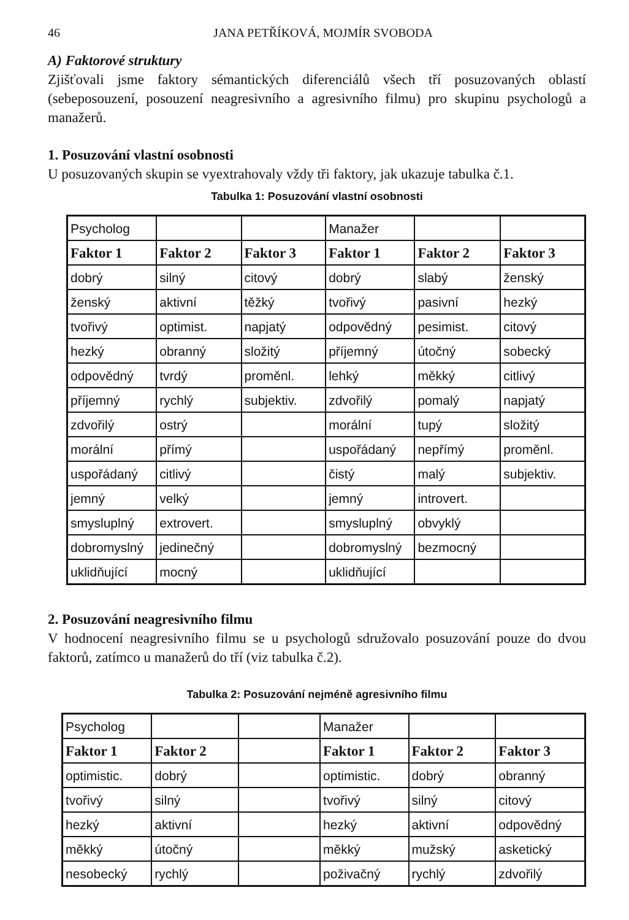46 JANA PETŘÍKOVÁ, MOJMÍR SVOBODA
A) Faktorové struktury
Zjišťovali jsme faktory sémantických diferenciálů všech tří posuzovaných oblastí (sebeposouzení, posouzení neagresivního a agresivního filmu) pro skupinu psychologů a manažerů.
1. Posuzování vlastní osobnosti
U posuzovaných skupin se vyextrahovaly vždy tři faktory, jak ukazuje tabulka č.1.
Tabulka 1: Posuzování vlastní osobnosti
| Psycholog | | | Manažer | | |
| Faktor 1 | Faktor 2 | Faktor 3 | Faktor 1 | Faktor 2 | Faktor 3 |
| dobrý | silný | citový | dobrý | slabý | ženský |
| ženský | aktivní | těžký | tvořivý | pasivní | hezký |
| tvořivý | optimist. | napjatý | odpovědný | pesimist. | citový |
| hezký | obranný | složitý | příjemný | útočný | sobecký |
| odpovědný | tvrdý | proměnl. | lehký | měkký | citlivý |
| příjemný | rychlý | subjektiv. | zdvořilý | pomalý | napjatý |
| zdvořilý | ostrý | | morální | tupý | složitý |
| morální | přímý | | uspořádaný | nepřímý | proměnl. |
| uspořádaný | citlivý | | čistý | malý | subjektiv. |
| jemný | velký | | jemný | introvert. | |
| smysluplný | extrovert. | | smysluplný | obvyklý | |
| dobromyslný | jedinečný | | dobromyslný | bezmocný | |
| uklidňující | mocný | | uklidňující | | |
2. Posuzování neagresivního filmu
V hodnocení neagresivního filmu se u psychologů sdružovalo posuzování pouze do dvou faktorů, zatímco u manažerů do tří (viz tabulka č.2).
Tabulka 2: Posuzování nejméně agresivního filmu
| Psycholog | | | Manažer | | |
| Faktor 1 | Faktor 2 | | Faktor 1 | Faktor 2 | Faktor 3 |
| optimistic. | dobrý | | optimistic. | dobrý | obranný |
| tvořivý | silný | | tvořivý | silný | citový |
| hezký | aktivní | | hezký | aktivní | odpovědný |
| měkký | útočný | | měkký | mužský | asketický |
| nesobecký | rychlý | | poživačný | rychlý | zdvořilý |